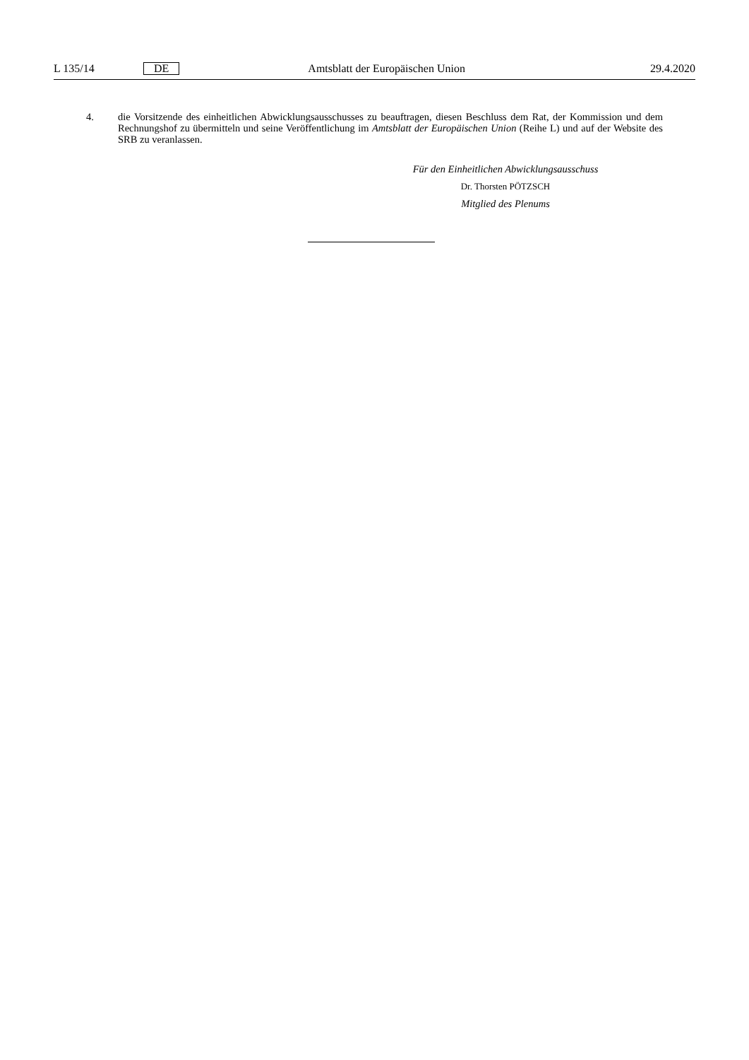L 135/14 DE Amtsblatt der Europäischen Union 29.4.2020
4. die Vorsitzende des einheitlichen Abwicklungsausschusses zu beauftragen, diesen Beschluss dem Rat, der Kommission und dem Rechnungshof zu übermitteln und seine Veröffentlichung im Amtsblatt der Europäischen Union (Reihe L) und auf der Website des SRB zu veranlassen.
Für den Einheitlichen Abwicklungsausschuss
Dr. Thorsten PÖTZSCH
Mitglied des Plenums